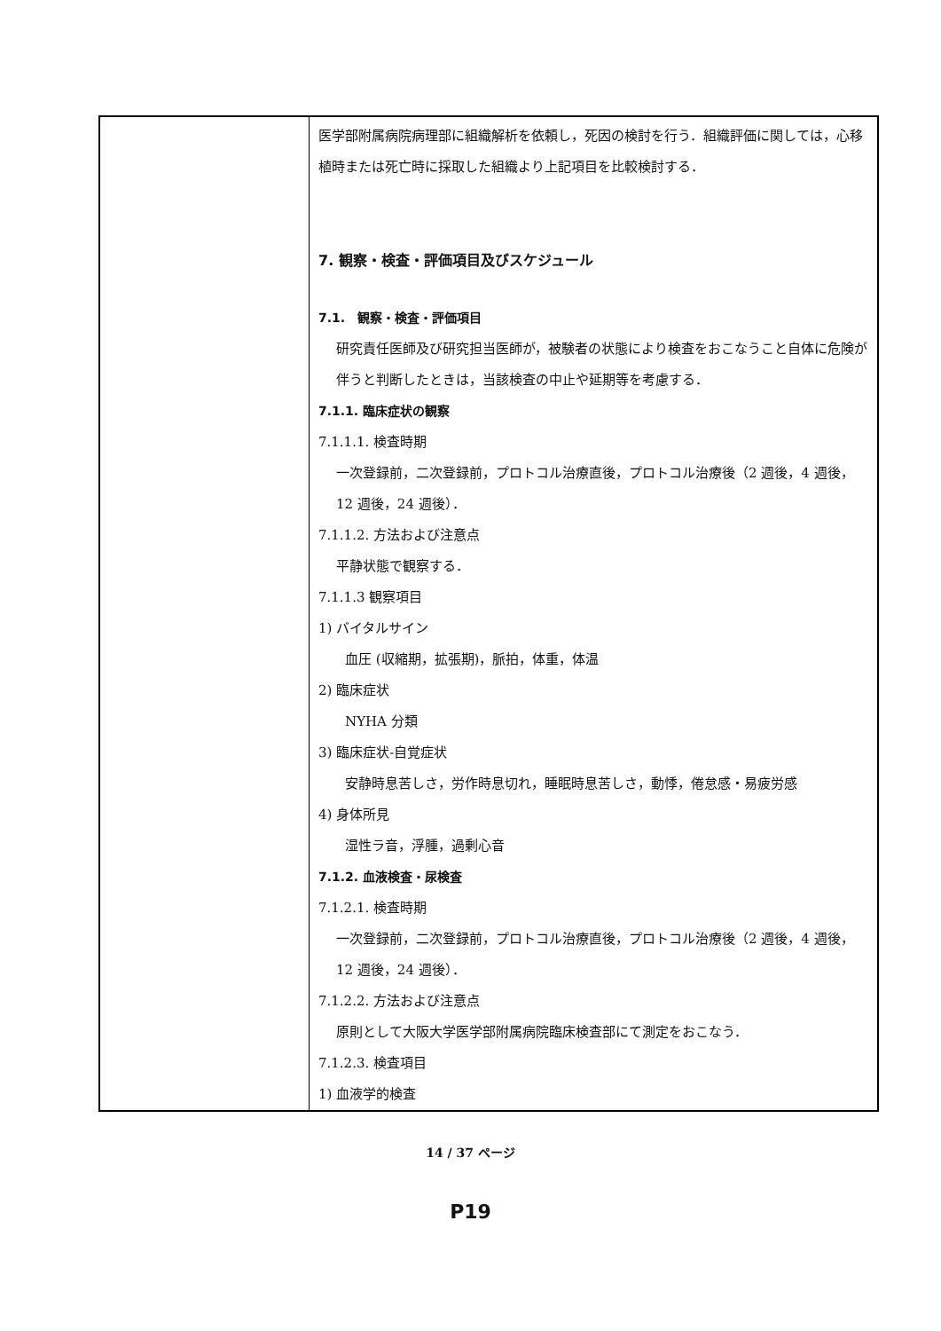| | 医学部附属病院病理部に組織解析を依頼し，死因の検討を行う．組織評価に関しては，心移植時または死亡時に採取した組織より上記項目を比較検討する． 7. 観察・検査・評価項目及びスケジュール 7.1. 観察・検査・評価項目 研究責任医師及び研究担当医師が，被験者の状態により検査をおこなうこと自体に危険が伴うと判断したときは，当該検査の中止や延期等を考慮する． 7.1.1. 臨床症状の観察 7.1.1.1. 検査時期 一次登録前，二次登録前，プロトコル治療直後，プロトコル治療後（2 週後，4 週後，12 週後，24 週後）． 7.1.1.2. 方法および注意点 平静状態で観察する． 7.1.1.3 観察項目 1) バイタルサイン 血圧 (収縮期，拡張期)，脈拍，体重，体温 2) 臨床症状 NYHA 分類 3) 臨床症状-自覚症状 安静時息苦しさ，労作時息切れ，睡眠時息苦しさ，動悸，倦怠感・易疲労感 4) 身体所見 湿性ラ音，浮腫，過剰心音 7.1.2. 血液検査・尿検査 7.1.2.1. 検査時期 一次登録前，二次登録前，プロトコル治療直後，プロトコル治療後（2 週後，4 週後，12 週後，24 週後）． 7.1.2.2. 方法および注意点 原則として大阪大学医学部附属病院臨床検査部にて測定をおこなう． 7.1.2.3. 検査項目 1) 血液学的検査 |
14 / 37 ページ
P19